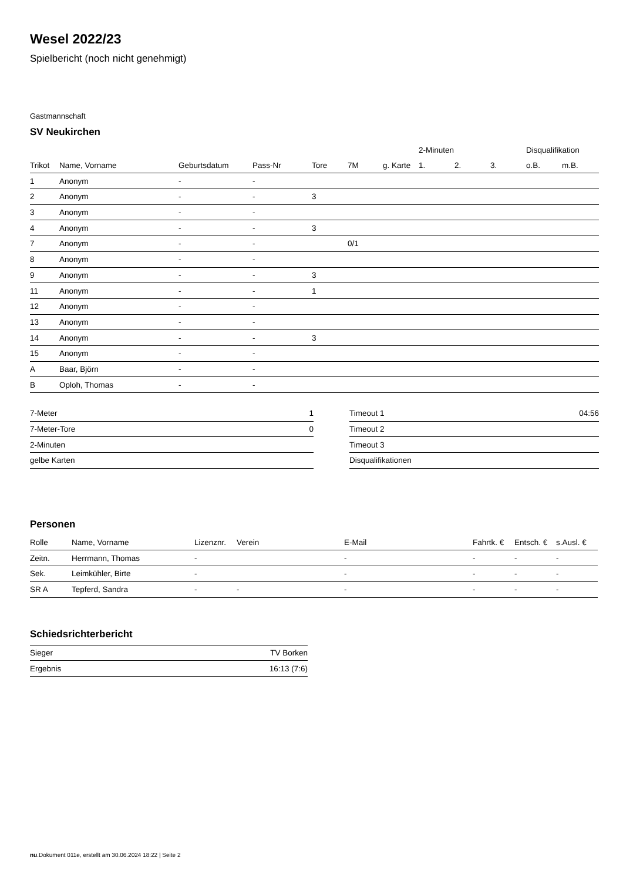Wesel 2022/23
Spielbericht (noch nicht genehmigt)
Gastmannschaft
SV Neukirchen
| | | | | | | | | 2-Minuten | | | Disqualifikation | |
| --- | --- | --- | --- | --- | --- | --- | --- | --- | --- | --- | --- | --- |
| Trikot | Name, Vorname | Geburtsdatum | Pass-Nr | Tore | 7M | g. Karte | | 1. | 2. | 3. | o.B. | m.B. |
| 1 | Anonym | - | - | | | | | | | | | |
| 2 | Anonym | - | - | 3 | | | | | | | | |
| 3 | Anonym | - | - | | | | | | | | | |
| 4 | Anonym | - | - | 3 | | | | | | | | |
| 7 | Anonym | - | - | | 0/1 | | | | | | | |
| 8 | Anonym | - | - | | | | | | | | | |
| 9 | Anonym | - | - | 3 | | | | | | | | |
| 11 | Anonym | - | - | 1 | | | | | | | | |
| 12 | Anonym | - | - | | | | | | | | | |
| 13 | Anonym | - | - | | | | | | | | | |
| 14 | Anonym | - | - | 3 | | | | | | | | |
| 15 | Anonym | - | - | | | | | | | | | |
| A | Baar, Björn | - | - | | | | | | | | | |
| B | Oploh, Thomas | - | - | | | | | | | | | |
| 7-Meter | 1 |
| 7-Meter-Tore | 0 |
| 2-Minuten | |
| gelbe Karten | |
| Timeout 1 | 04:56 |
| Timeout 2 | |
| Timeout 3 | |
| Disqualifikationen | |
Personen
| Rolle | Name, Vorname | Lizenznr. | Verein | E-Mail | Fahrtk. € | Entsch. € | s.Ausl. € |
| --- | --- | --- | --- | --- | --- | --- | --- |
| Zeitn. | Herrmann, Thomas | - | | - | - | - | - |
| Sek. | Leimkühler, Birte | - | | - | - | - | - |
| SR A | Tepferd, Sandra | - | - | - | - | - | - |
Schiedsrichterbericht
| Sieger | TV Borken |
| Ergebnis | 16:13 (7:6) |
nu.Dokument 011e, erstellt am 30.06.2024 18:22 | Seite 2